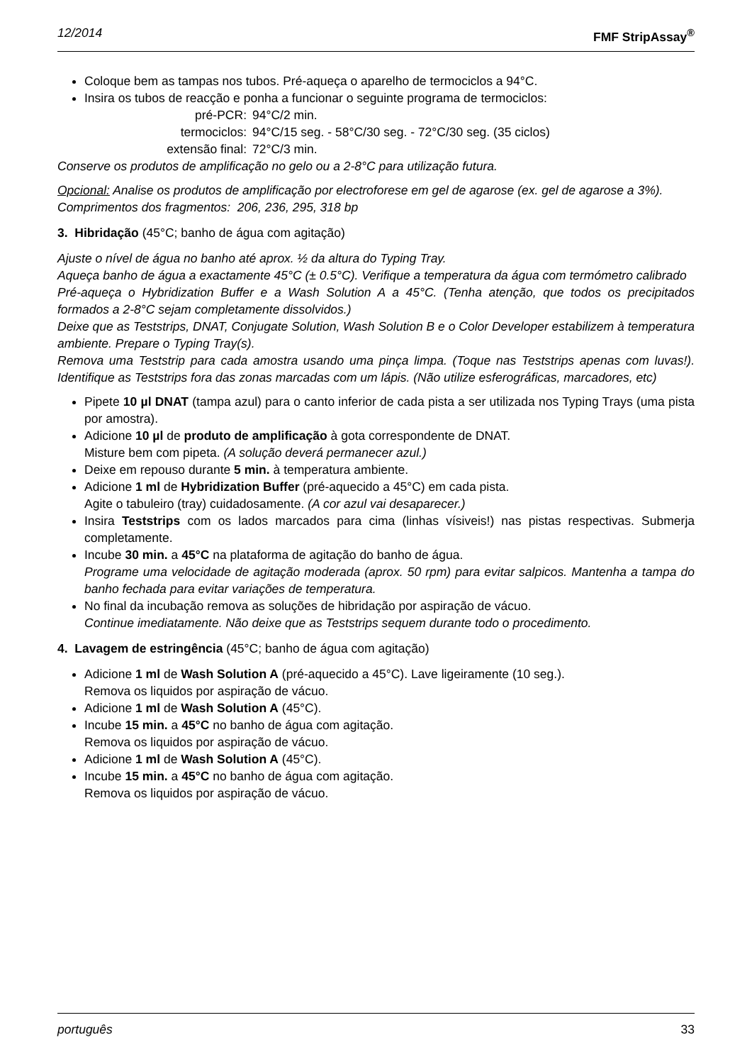12/2014 FMF StripAssay<sup>®</sup>
Coloque bem as tampas nos tubos. Pré-aqueça o aparelho de termociclos a 94°C.
Insira os tubos de reacção e ponha a funcionar o seguinte programa de termociclos:
pré-PCR: 94°C/2 min. termociclos: 94°C/15 seg. - 58°C/30 seg. - 72°C/30 seg. (35 ciclos) extensão final: 72°C/3 min.
Conserve os produtos de amplificação no gelo ou a 2-8°C para utilização futura.
Opcional: Analise os produtos de amplificação por electroforese em gel de agarose (ex. gel de agarose a 3%).
Comprimentos dos fragmentos: 206, 236, 295, 318 bp
3. Hibridação (45°C; banho de água com agitação)
Ajuste o nível de água no banho até aprox. ½ da altura do Typing Tray.
Aqueça banho de água a exactamente 45°C (± 0.5°C). Verifique a temperatura da água com termómetro calibrado
Pré-aqueça o Hybridization Buffer e a Wash Solution A a 45°C. (Tenha atenção, que todos os precipitados formados a 2-8°C sejam completamente dissolvidos.)
Deixe que as Teststrips, DNAT, Conjugate Solution, Wash Solution B e o Color Developer estabilizem à temperatura ambiente. Prepare o Typing Tray(s).
Remova uma Teststrip para cada amostra usando uma pinça limpa. (Toque nas Teststrips apenas com luvas!). Identifique as Teststrips fora das zonas marcadas com um lápis. (Não utilize esferográficas, marcadores, etc)
Pipete 10 µl DNAT (tampa azul) para o canto inferior de cada pista a ser utilizada nos Typing Trays (uma pista por amostra).
Adicione 10 µl de produto de amplificação à gota correspondente de DNAT.
Misture bem com pipeta. (A solução deverá permanecer azul.)
Deixe em repouso durante 5 min. à temperatura ambiente.
Adicione 1 ml de Hybridization Buffer (pré-aquecido a 45°C) em cada pista.
Agite o tabuleiro (tray) cuidadosamente. (A cor azul vai desaparecer.)
Insira Teststrips com os lados marcados para cima (linhas vísiveis!) nas pistas respectivas. Submerja completamente.
Incube 30 min. a 45°C na plataforma de agitação do banho de água.
Programe uma velocidade de agitação moderada (aprox. 50 rpm) para evitar salpicos. Mantenha a tampa do banho fechada para evitar variações de temperatura.
No final da incubação remova as soluções de hibridação por aspiração de vácuo.
Continue imediatamente. Não deixe que as Teststrips sequem durante todo o procedimento.
4. Lavagem de estringência (45°C; banho de água com agitação)
Adicione 1 ml de Wash Solution A (pré-aquecido a 45°C). Lave ligeiramente (10 seg.).
Remova os liquidos por aspiração de vácuo.
Adicione 1 ml de Wash Solution A (45°C).
Incube 15 min. a 45°C no banho de água com agitação.
Remova os liquidos por aspiração de vácuo.
Adicione 1 ml de Wash Solution A (45°C).
Incube 15 min. a 45°C no banho de água com agitação.
Remova os liquidos por aspiração de vácuo.
português 33